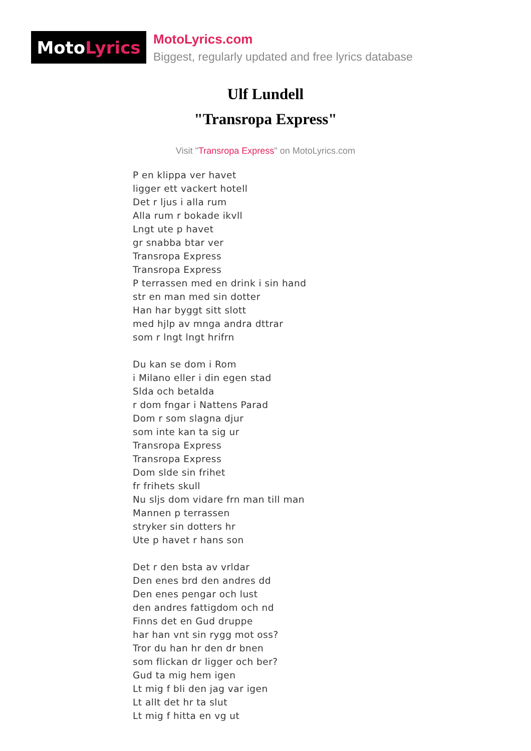Moto Lyrics
MotoLyrics.com
Biggest, regularly updated and free lyrics database
Ulf Lundell
"Transropa Express"
Visit "Transropa Express" on MotoLyrics.com
P en klippa ver havet
ligger ett vackert hotell
Det r ljus i alla rum
Alla rum r bokade ikvll
Lngt ute p havet
gr snabba btar ver
Transropa Express
Transropa Express
P terrassen med en drink i sin hand
str en man med sin dotter
Han har byggt sitt slott
med hjlp av mnga andra dttrar
som r lngt lngt hrifrn
Du kan se dom i Rom
i Milano eller i din egen stad
Slda och betalda
r dom fngar i Nattens Parad
Dom r som slagna djur
som inte kan ta sig ur
Transropa Express
Transropa Express
Dom slde sin frihet
fr frihets skull
Nu sljs dom vidare frn man till man
Mannen p terrassen
stryker sin dotters hr
Ute p havet r hans son
Det r den bsta av vrldar
Den enes brd den andres dd
Den enes pengar och lust
den andres fattigdom och nd
Finns det en Gud druppe
har han vnt sin rygg mot oss?
Tror du han hr den dr bnen
som flickan dr ligger och ber?
Gud ta mig hem igen
Lt mig f bli den jag var igen
Lt allt det hr ta slut
Lt mig f hitta en vg ut